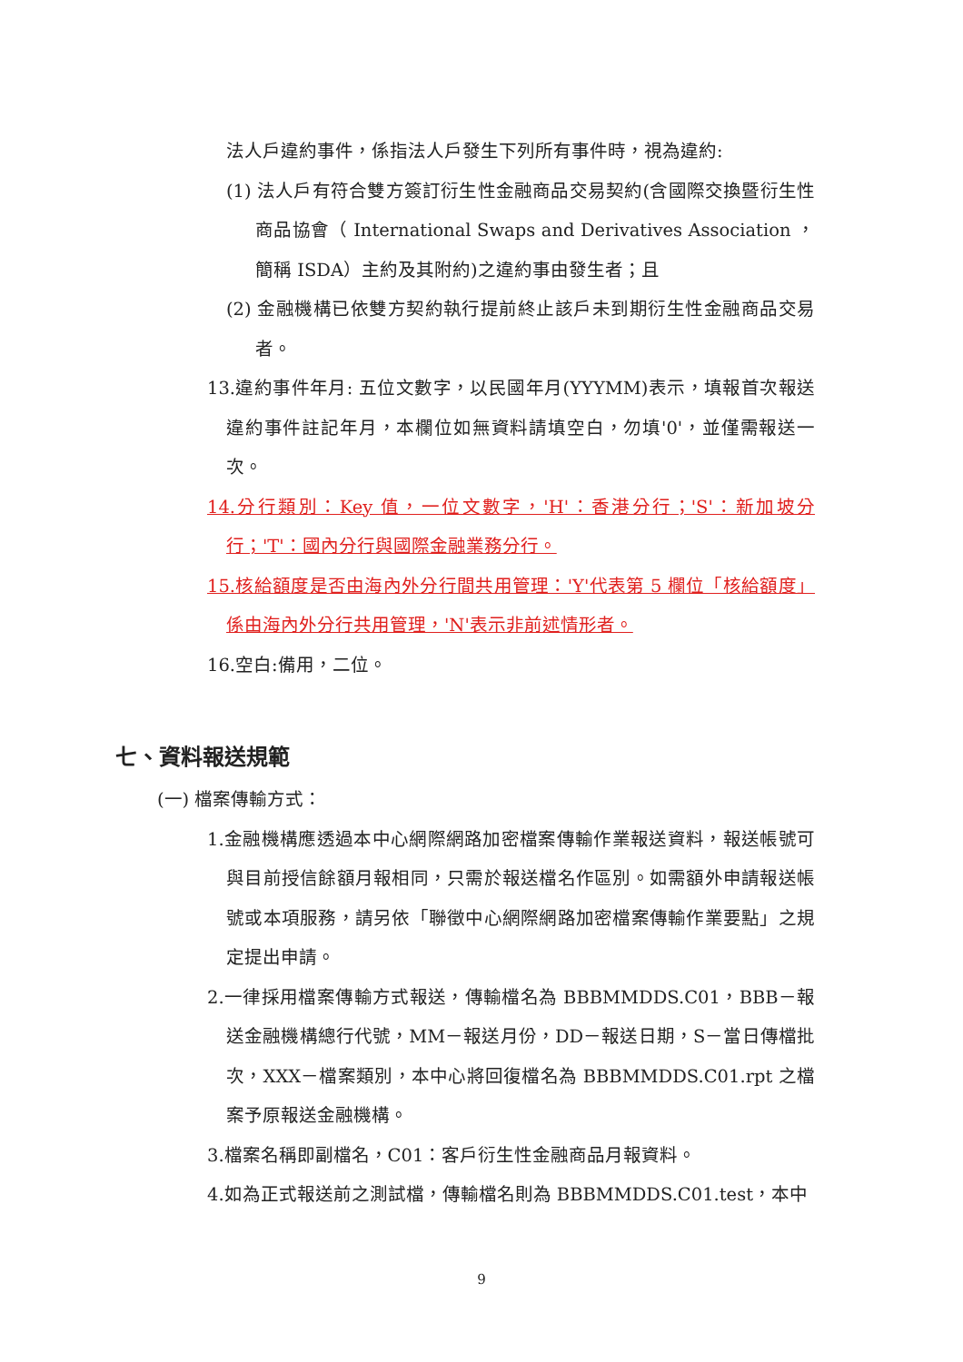法人戶違約事件，係指法人戶發生下列所有事件時，視為違約:
(1) 法人戶有符合雙方簽訂衍生性金融商品交易契約(含國際交換暨衍生性商品協會（ International Swaps and Derivatives Association ，簡稱 ISDA）主約及其附約)之違約事由發生者；且
(2) 金融機構已依雙方契約執行提前終止該戶未到期衍生性金融商品交易者。
13.違約事件年月: 五位文數字，以民國年月(YYYMM)表示，填報首次報送違約事件註記年月，本欄位如無資料請填空白，勿填'0'，並僅需報送一次。
14.分行類別：Key 值，一位文數字，'H'：香港分行；'S'：新加坡分行；'T'：國內分行與國際金融業務分行。
15.核給額度是否由海內外分行間共用管理：'Y'代表第 5 欄位「核給額度」係由海內外分行共用管理，'N'表示非前述情形者。
16.空白:備用，二位。
七、資料報送規範
(一) 檔案傳輸方式：
1.金融機構應透過本中心網際網路加密檔案傳輸作業報送資料，報送帳號可與目前授信餘額月報相同，只需於報送檔名作區別。如需額外申請報送帳號或本項服務，請另依「聯徵中心網際網路加密檔案傳輸作業要點」之規定提出申請。
2.一律採用檔案傳輸方式報送，傳輸檔名為 BBBMMDDS.C01，BBB－報送金融機構總行代號，MM－報送月份，DD－報送日期，S－當日傳檔批次，XXX－檔案類別，本中心將回復檔名為 BBBMMDDS.C01.rpt 之檔案予原報送金融機構。
3.檔案名稱即副檔名，C01：客戶衍生性金融商品月報資料。
4.如為正式報送前之測試檔，傳輸檔名則為 BBBMMDDS.C01.test，本中
9